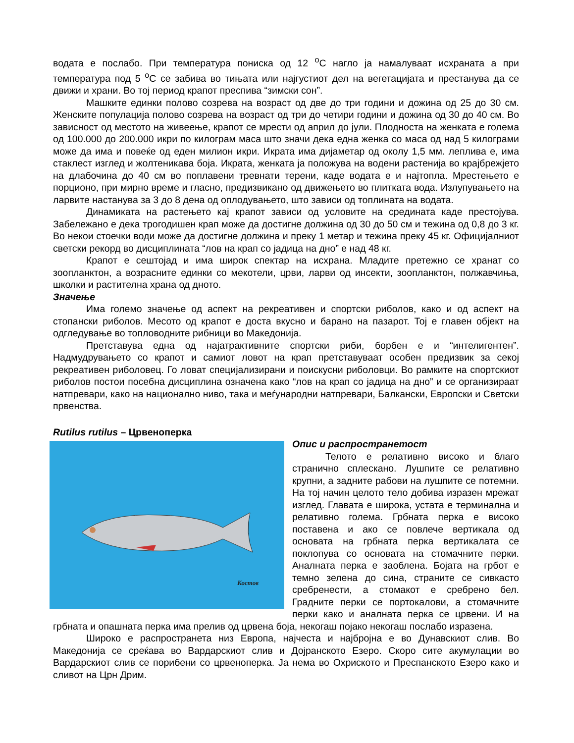водата е послабо. При температура пониска од 12 <sup>о</sup>С нагло ја намалуваат исхраната а при температура под 5 <sup>о</sup>С се забива во тињата или најгустиот дел на вегетацијата и престанува да се движи и храни. Во тој период крапот преспива “зимски сон”.
Машките единки полово созрева на возраст од две до три години и дожина од 25 до 30 см. Женските популација полово созрева на возраст од три до четири години и дожина од 30 до 40 см. Во зависност од местото на живеење, крапот се мрести од април до јули. Плодноста на женката е голема од 100.000 до 200.000 икри по килограм маса што значи дека една женка со маса од над 5 килограми може да има и повеќе од еден милион икри. Икрата има дијаметар од околу 1,5 мм. леплива е, има стаклест изглед и жолтеникава боја. Икрата, женката ја положува на водени растенија во крајбрежјето на длабочина до 40 см во поплавени тревнати терени, каде водата е и најтопла. Мрестењето е порционо, при мирно време и гласно, предизвикано од движењето во плитката вода. Излупувањето на ларвите настанува за 3 до 8 дена од оплодувањето, што зависи од топлината на водата.
Динамиката на растењето кај крапот зависи од условите на средината каде престојува. Забележано е дека трогодишен крап може да достигне должина од 30 до 50 см и тежина од 0,8 до 3 кг. Во некои стоечки води може да достигне должина и преку 1 метар и тежина преку 45 кг. Официјалниот светски рекорд во дисциплината “лов на крап со јадица на дно” е над 48 кг.
Крапот е сештојад и има широк спектар на исхрана. Младите претежно се хранат со зоопланктон, а возрасните единки со мекотели, црви, ларви од инсекти, зоопланктон, полжавчиња, школки и растителна храна од дното.
Значење
Има големо значење од аспект на рекреативен и спортски риболов, како и од аспект на стопански риболов. Месото од крапот е доста вкусно и барано на пазарот. Тој е главен објект на одгледување во топловодните рибници во Македонија.
Претставува една од најатрактивните спортски риби, борбен е и “интелигентен”. Надмудрувањето со крапот и самиот ловот на крап претставуваат особен предизвик за секој рекреативен риболовец. Го ловат специјализирани и поискусни риболовци. Во рамките на спортскиот риболов постои посебна дисциплина означена како “лов на крап со јадица на дно” и се организираат натпревари, како на национално ниво, така и меѓународни натпревари, Балкански, Европски и Светски првенства.
Rutilus rutilus – Црвеноперка
Костов
Опис и распространетост
Телото е релативно високо и благо странично сплескано. Лушпите се релативно крупни, а задните рабови на лушпите се потемни. На тој начин целото тело добива изразен мрежат изглед. Главата е широка, устата е терминална и релативно голема. Грбната перка е високо поставена и ако се повлече вертикала од основата на грбната перка вертикалата се поклопува со основата на стомачните перки. Аналната перка е заоблена. Бојата на грбот е темно зелена до сина, страните се сивкасто сребренести, а стомакот е сребрено бел. Градните перки се портокалови, а стомачните перки како и аналната перка се црвени. И на грбната и опашната перка има прелив од црвена боја, некогаш појако некогаш послабо изразена.
Широко е распространета низ Европа, најчеста и најбројна е во Дунавскиот слив. Во Македонија се среќава во Вардарскиот слив и Дојранското Езеро. Скоро сите акумулации во Вардарскиот слив се порибени со црвеноперка. Ја нема во Охриското и Преспанското Езеро како и сливот на Црн Дрим.